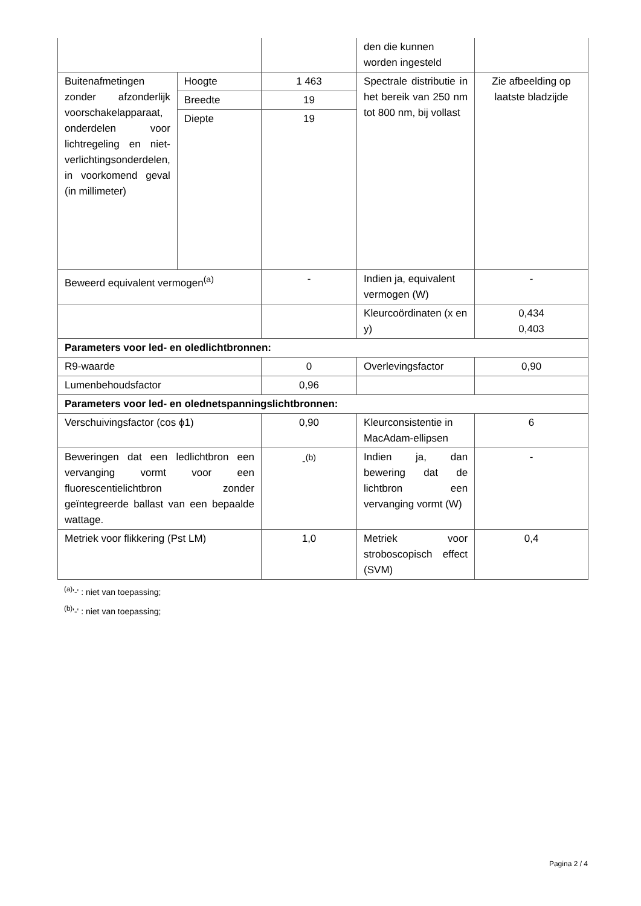| | | | den die kunnen worden ingesteld | |
| Buitenafmetingen zonder afzonderlijk voorschakelapparaat, onderdelen voor lichtregeling en niet-verlichtingsonderdelen, in voorkomend geval (in millimeter) | Hoogte | 1 463 | Spectrale distributie in het bereik van 250 nm tot 800 nm, bij vollast | Zie afbeelding op laatste bladzijde |
| | Breedte | 19 | | |
| | Diepte | 19 | | |
| Beweerd equivalent vermogen<sup>(a)</sup> | | - | Indien ja, equivalent vermogen (W) | - |
| | | | Kleurcoördinaten (x en y) | 0,434 0,403 |
| Parameters voor led- en oledlichtbronnen: | | | | |
| R9-waarde | | 0 | Overlevingsfactor | 0,90 |
| Lumenbehoudsfactor | | 0,96 | | |
| Parameters voor led- en olednetspanningslichtbronnen: | | | | |
| Verschuivingsfactor (cos ϕ1) | | 0,90 | Kleurconsistentie in MacAdam-ellipsen | 6 |
| Beweringen dat een ledlichtbron een vervanging vormt voor een fluorescentielichtbron zonder geïntegreerde ballast van een bepaalde wattage. | | -<sup>(b)</sup> | Indien ja, dan bewering dat de lichtbron een vervanging vormt (W) | - |
| Metriek voor flikkering (Pst LM) | | 1,0 | Metriek voor stroboscopisch effect (SVM) | 0,4 |
<sup>(a)</sup> '-' : niet van toepassing;
<sup>(b)</sup> '-' : niet van toepassing;
Pagina 2 / 4